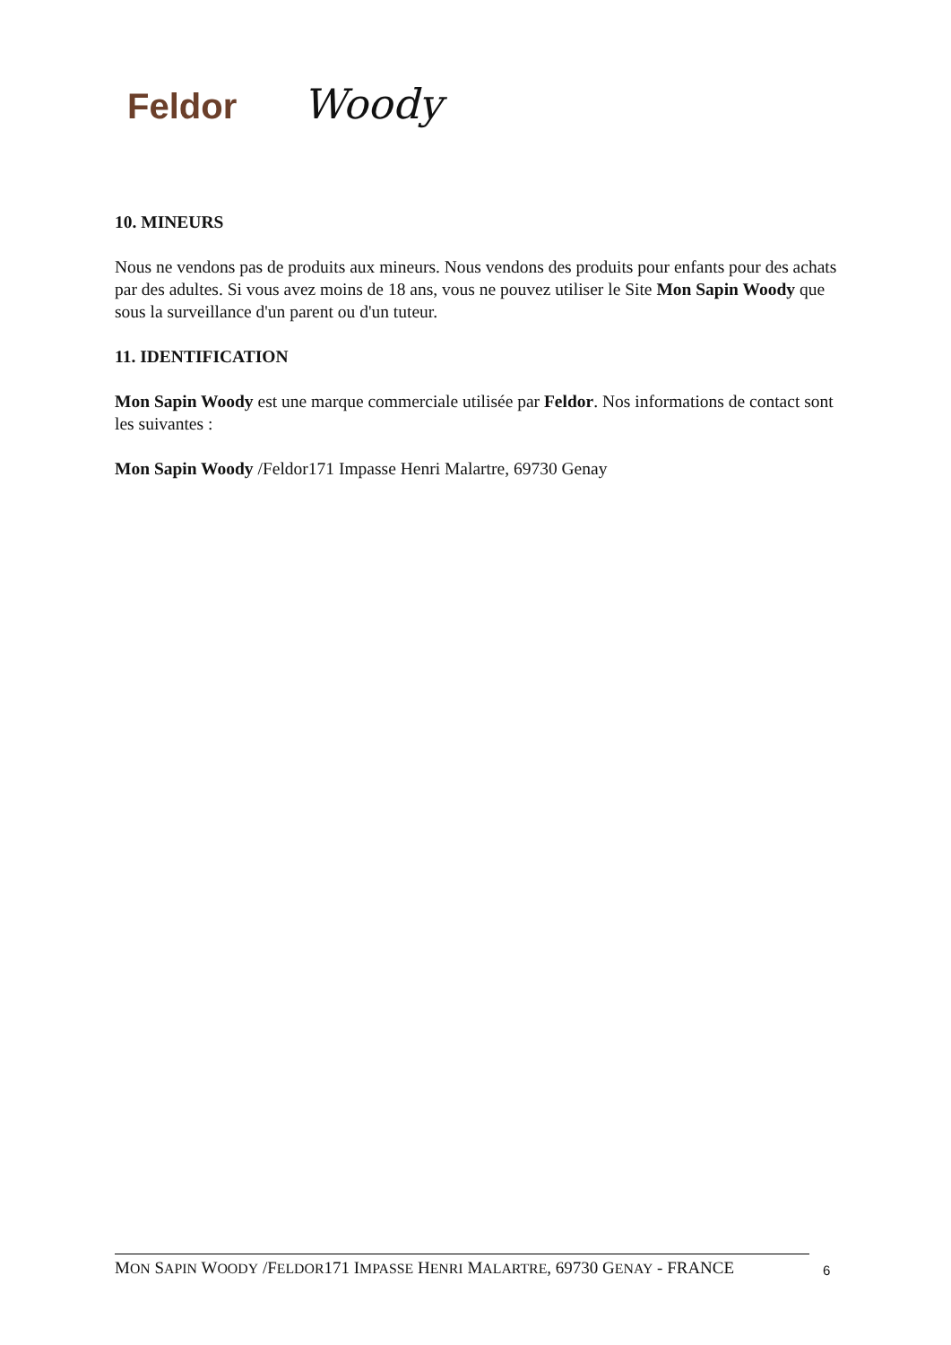Feldor
Woody
10. MINEURS
Nous ne vendons pas de produits aux mineurs. Nous vendons des produits pour enfants pour des achats par des adultes. Si vous avez moins de 18 ans, vous ne pouvez utiliser le Site Mon Sapin Woody que sous la surveillance d'un parent ou d'un tuteur.
11. IDENTIFICATION
Mon Sapin Woody est une marque commerciale utilisée par Feldor. Nos informations de contact sont les suivantes :
Mon Sapin Woody /Feldor171 Impasse Henri Malartre, 69730 Genay
MON SAPIN WOODY /FELDOR171 IMPASSE HENRI MALARTRE, 69730 GENAY - FRANCE
6